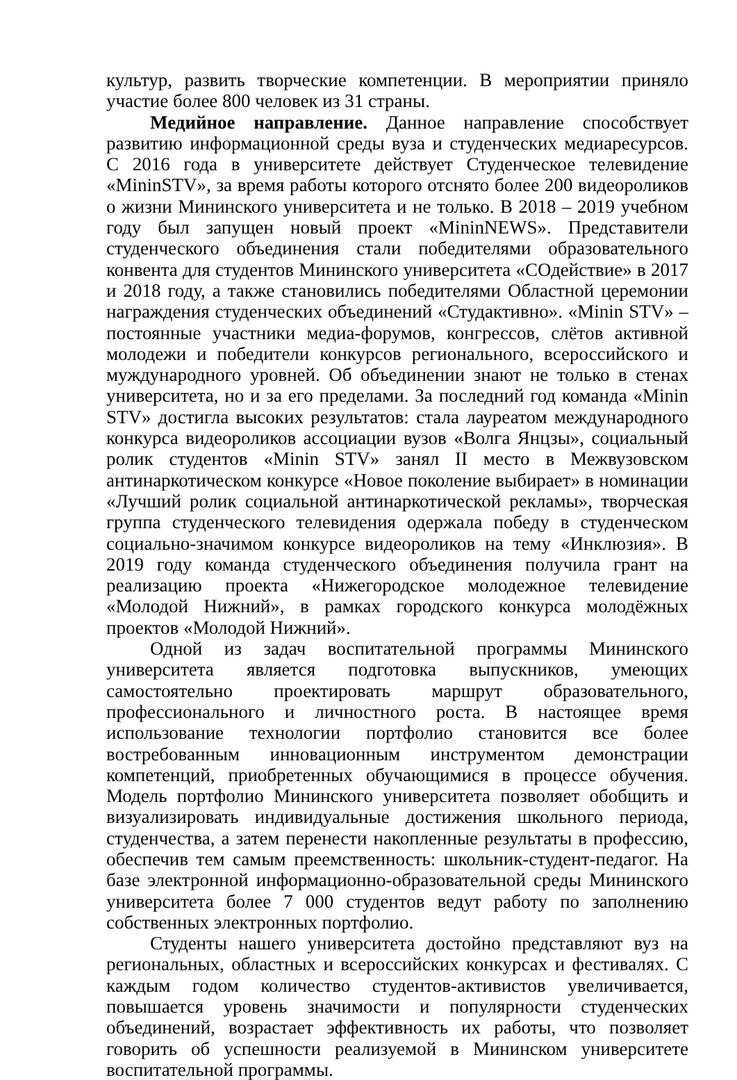культур, развить творческие компетенции. В мероприятии приняло участие более 800 человек из 31 страны.
Медийное направление. Данное направление способствует развитию информационной среды вуза и студенческих медиаресурсов. С 2016 года в университете действует Студенческое телевидение «MininSTV», за время работы которого отснято более 200 видеороликов о жизни Мининского университета и не только. В 2018 – 2019 учебном году был запущен новый проект «MininNEWS». Представители студенческого объединения стали победителями образовательного конвента для студентов Мининского университета «СОдействие» в 2017 и 2018 году, а также становились победителями Областной церемонии награждения студенческих объединений «Студактивно». «Minin STV» – постоянные участники медиа-форумов, конгрессов, слётов активной молодежи и победители конкурсов регионального, всероссийского и муждународного уровней. Об объединении знают не только в стенах университета, но и за его пределами. За последний год команда «Minin STV» достигла высоких результатов: стала лауреатом международного конкурса видеороликов ассоциации вузов «Волга Янцзы», социальный ролик студентов «Minin STV» занял II место в Межвузовском антинаркотическом конкурсе «Новое поколение выбирает» в номинации «Лучший ролик социальной антинаркотической рекламы», творческая группа студенческого телевидения одержала победу в студенческом социально-значимом конкурсе видеороликов на тему «Инклюзия». В 2019 году команда студенческого объединения получила грант на реализацию проекта «Нижегородское молодежное телевидение «Молодой Нижний», в рамках городского конкурса молодёжных проектов «Молодой Нижний».
Одной из задач воспитательной программы Мининского университета является подготовка выпускников, умеющих самостоятельно проектировать маршрут образовательного, профессионального и личностного роста. В настоящее время использование технологии портфолио становится все более востребованным инновационным инструментом демонстрации компетенций, приобретенных обучающимися в процессе обучения. Модель портфолио Мининского университета позволяет обобщить и визуализировать индивидуальные достижения школьного периода, студенчества, а затем перенести накопленные результаты в профессию, обеспечив тем самым преемственность: школьник-студент-педагог. На базе электронной информационно-образовательной среды Мининского университета более 7 000 студентов ведут работу по заполнению собственных электронных портфолио.
Студенты нашего университета достойно представляют вуз на региональных, областных и всероссийских конкурсах и фестивалях. С каждым годом количество студентов-активистов увеличивается, повышается уровень значимости и популярности студенческих объединений, возрастает эффективность их работы, что позволяет говорить об успешности реализуемой в Мининском университете воспитательной программы.